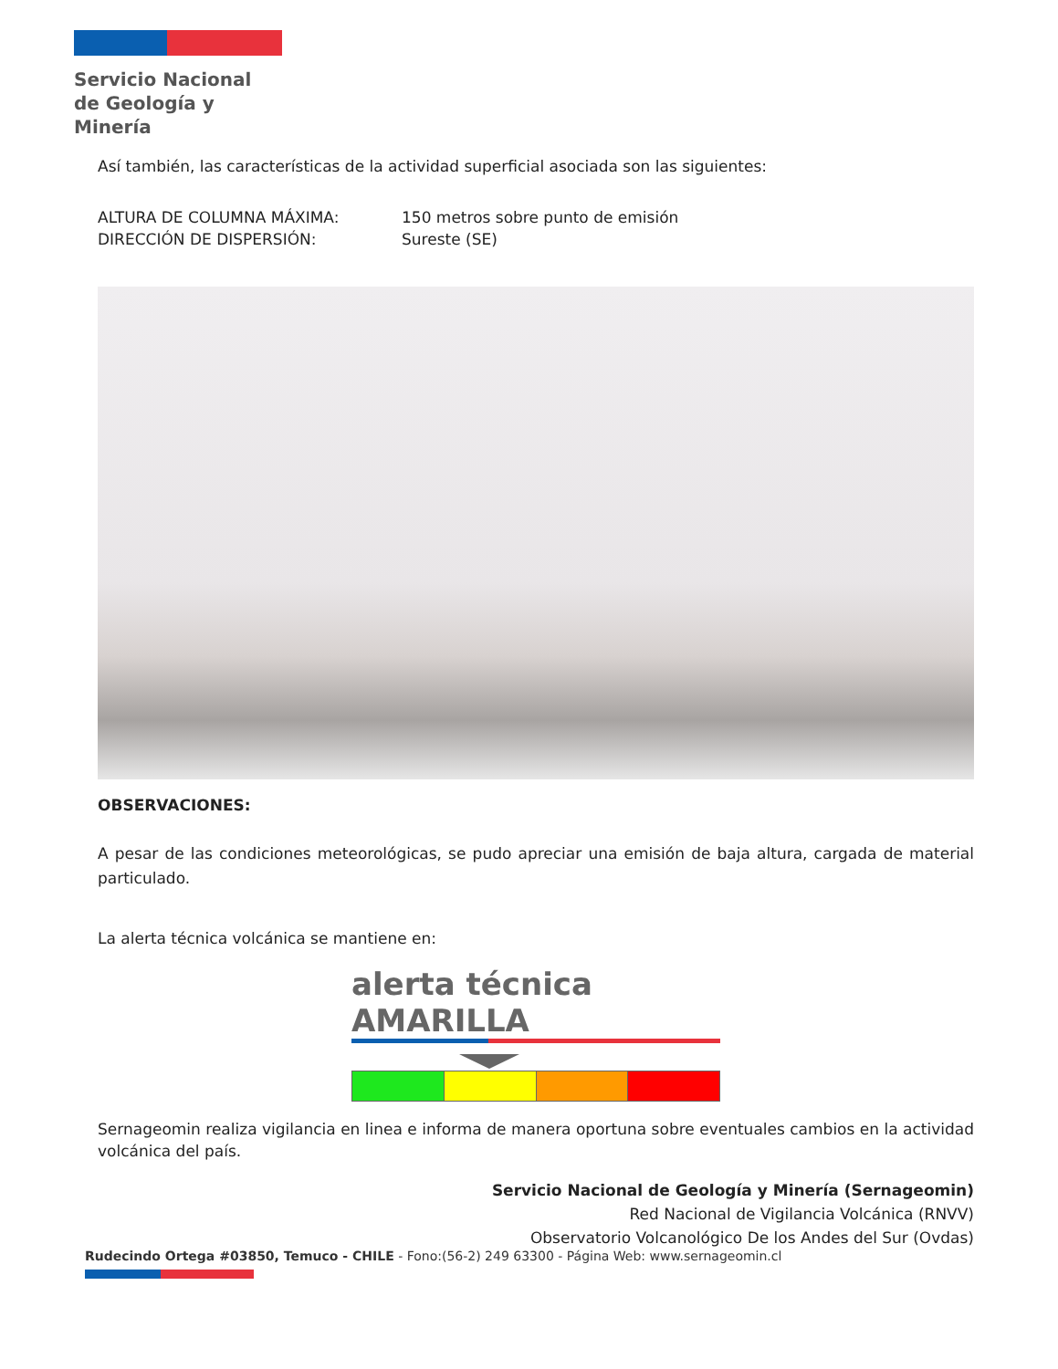Servicio Nacional
de Geología y
Minería
Así también, las características de la actividad superficial asociada son las siguientes:
ALTURA DE COLUMNA MÁXIMA:
DIRECCIÓN DE DISPERSIÓN:
150 metros sobre punto de emisión
Sureste (SE)
OBSERVACIONES:
A pesar de las condiciones meteorológicas, se pudo apreciar una emisión de baja altura, cargada de material particulado.
La alerta técnica volcánica se mantiene en:
alerta técnica AMARILLA
Sernageomin realiza vigilancia en linea e informa de manera oportuna sobre eventuales cambios en la actividad volcánica del país.
Servicio Nacional de Geología y Minería (Sernageomin)
Red Nacional de Vigilancia Volcánica (RNVV)
Observatorio Volcanológico De los Andes del Sur (Ovdas)
Rudecindo Ortega #03850, Temuco - CHILE - Fono:(56-2) 249 63300 - Página Web: www.sernageomin.cl